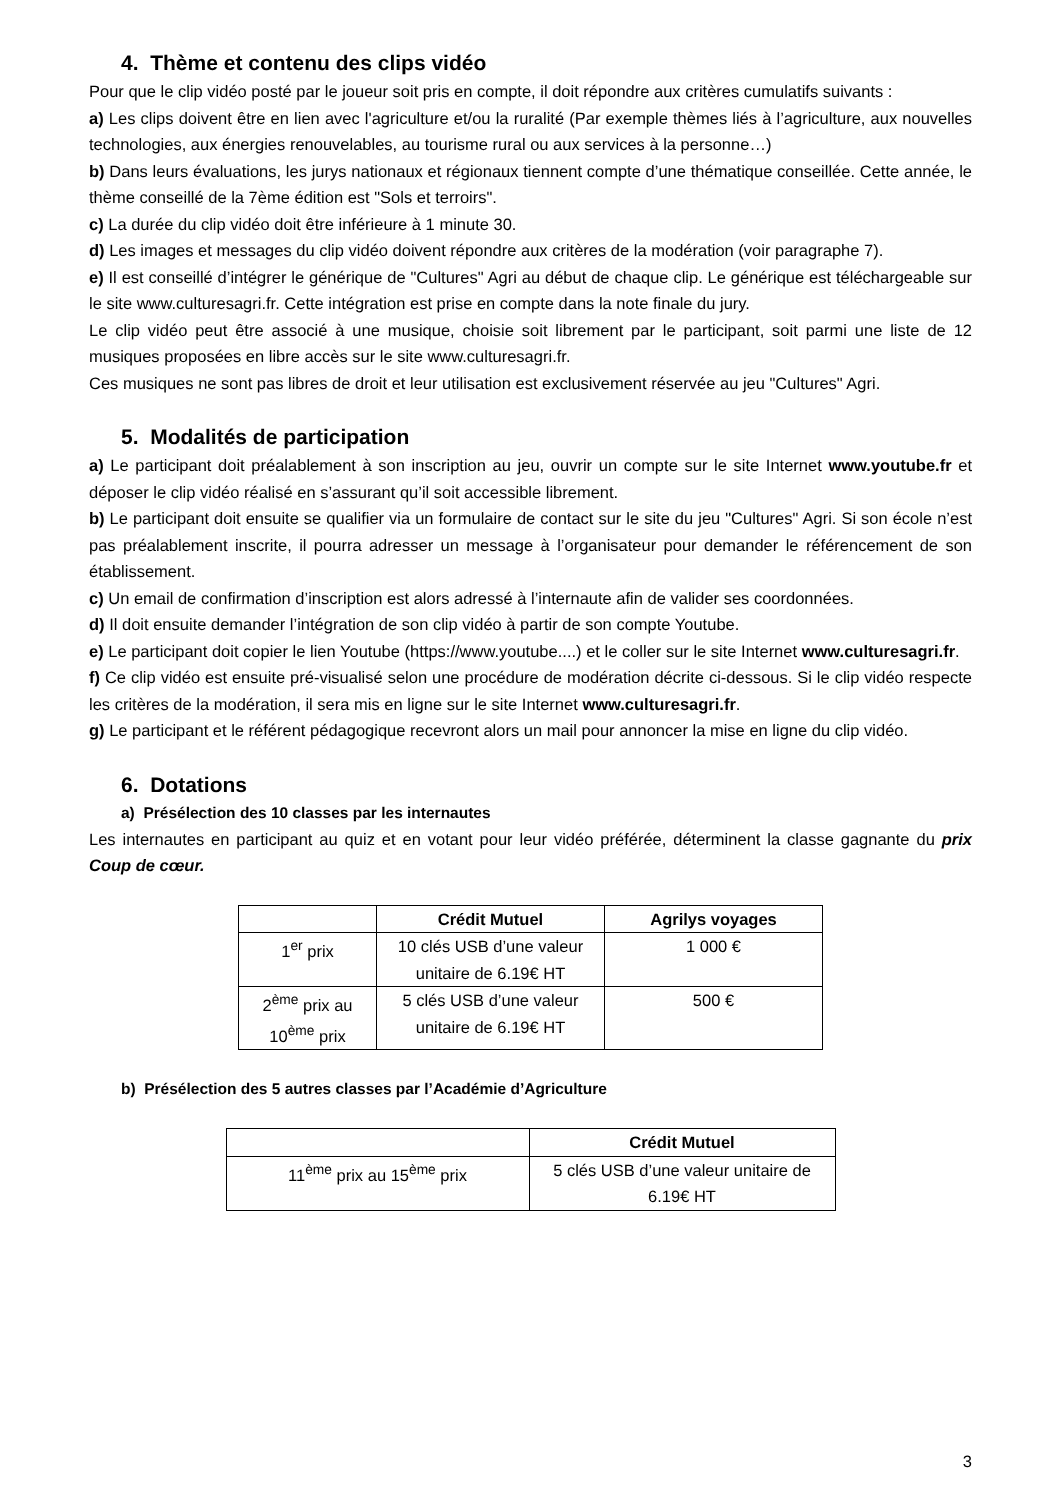4. Thème et contenu des clips vidéo
Pour que le clip vidéo posté par le joueur soit pris en compte, il doit répondre aux critères cumulatifs suivants :
a) Les clips doivent être en lien avec l'agriculture et/ou la ruralité (Par exemple thèmes liés à l’agriculture, aux nouvelles technologies, aux énergies renouvelables, au tourisme rural ou aux services à la personne…)
b) Dans leurs évaluations, les jurys nationaux et régionaux tiennent compte d’une thématique conseillée. Cette année, le thème conseillé de la 7ème édition est "Sols et terroirs".
c) La durée du clip vidéo doit être inférieure à 1 minute 30.
d) Les images et messages du clip vidéo doivent répondre aux critères de la modération (voir paragraphe 7).
e) Il est conseillé d’intégrer le générique de "Cultures" Agri au début de chaque clip. Le générique est téléchargeable sur le site www.culturesagri.fr. Cette intégration est prise en compte dans la note finale du jury.
Le clip vidéo peut être associé à une musique, choisie soit librement par le participant, soit parmi une liste de 12 musiques proposées en libre accès sur le site www.culturesagri.fr.
Ces musiques ne sont pas libres de droit et leur utilisation est exclusivement réservée au jeu "Cultures" Agri.
5. Modalités de participation
a) Le participant doit préalablement à son inscription au jeu, ouvrir un compte sur le site Internet www.youtube.fr et déposer le clip vidéo réalisé en s’assurant qu’il soit accessible librement.
b) Le participant doit ensuite se qualifier via un formulaire de contact sur le site du jeu "Cultures" Agri. Si son école n’est pas préalablement inscrite, il pourra adresser un message à l’organisateur pour demander le référencement de son établissement.
c) Un email de confirmation d’inscription est alors adressé à l’internaute afin de valider ses coordonnées.
d) Il doit ensuite demander l’intégration de son clip vidéo à partir de son compte Youtube.
e) Le participant doit copier le lien Youtube (https://www.youtube....) et le coller sur le site Internet www.culturesagri.fr.
f) Ce clip vidéo est ensuite pré-visualisé selon une procédure de modération décrite ci-dessous. Si le clip vidéo respecte les critères de la modération, il sera mis en ligne sur le site Internet www.culturesagri.fr.
g) Le participant et le référent pédagogique recevront alors un mail pour annoncer la mise en ligne du clip vidéo.
6. Dotations
a) Présélection des 10 classes par les internautes
Les internautes en participant au quiz et en votant pour leur vidéo préférée, déterminent la classe gagnante du prix Coup de cœur.
| | Crédit Mutuel | Agrilys voyages |
| --- | --- | --- |
| 1<sup>er</sup> prix | 10 clés USB d’une valeur unitaire de 6.19€ HT | 1 000 € |
| 2<sup>ème</sup> prix au 10<sup>ème</sup> prix | 5 clés USB d’une valeur unitaire de 6.19€ HT | 500 € |
b) Présélection des 5 autres classes par l’Académie d’Agriculture
| | Crédit Mutuel |
| --- | --- |
| 11<sup>ème</sup> prix au 15<sup>ème</sup> prix | 5 clés USB d’une valeur unitaire de 6.19€ HT |
3